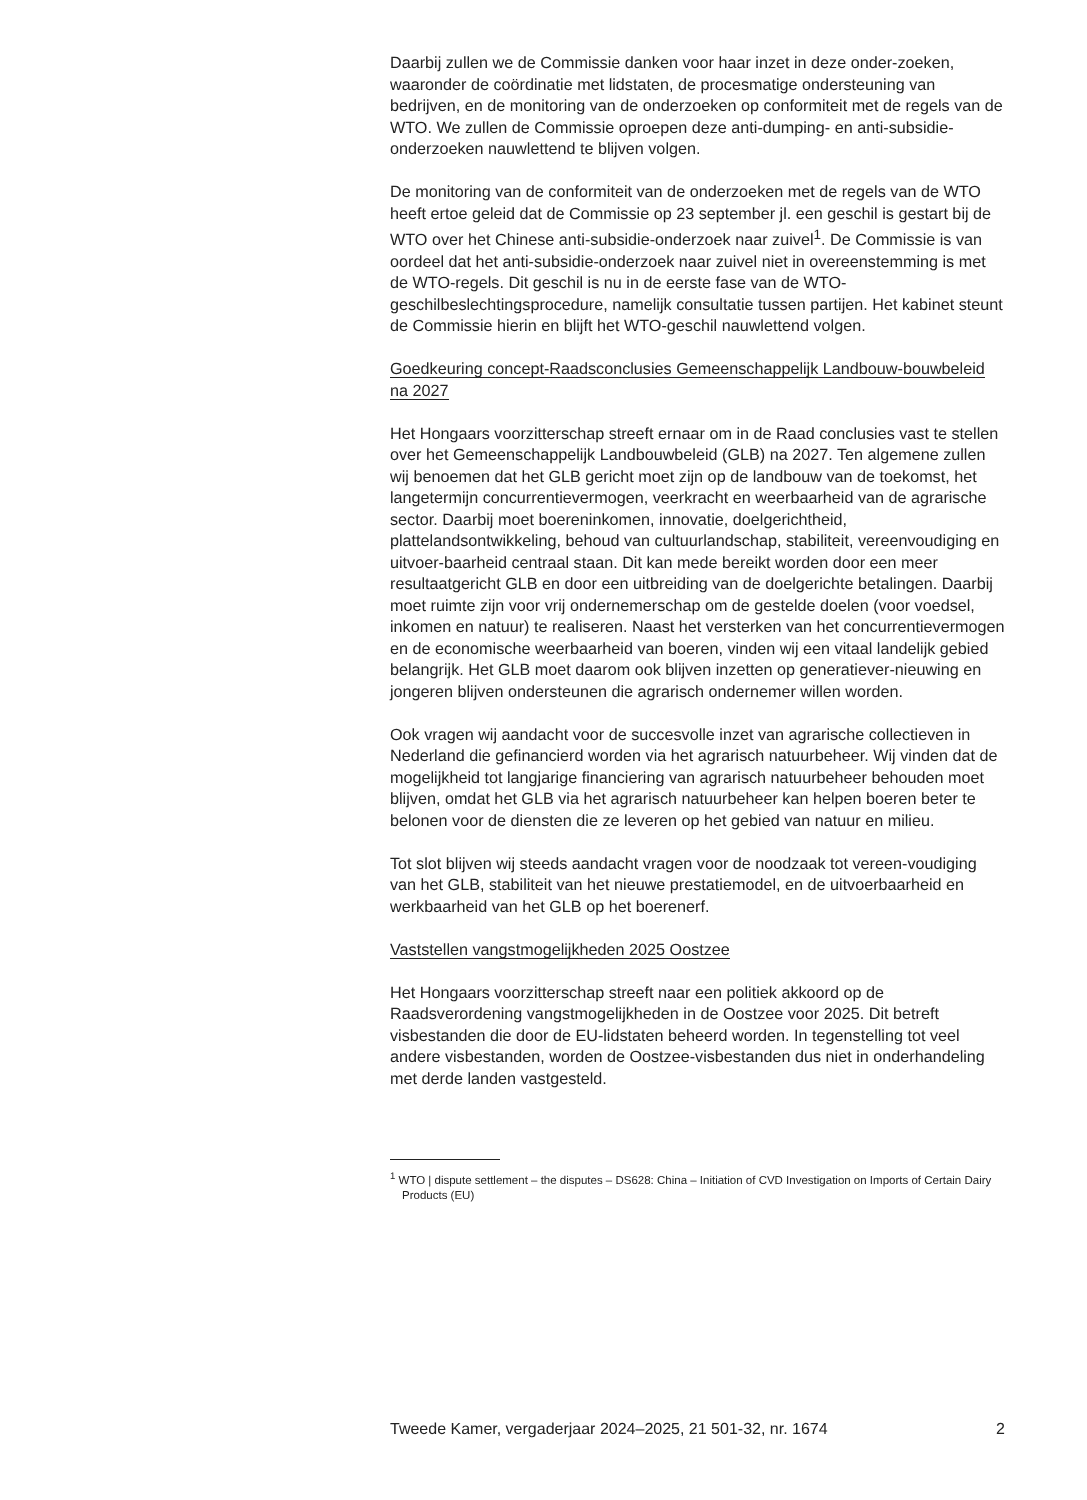Daarbij zullen we de Commissie danken voor haar inzet in deze onder-zoeken, waaronder de coördinatie met lidstaten, de procesmatige ondersteuning van bedrijven, en de monitoring van de onderzoeken op conformiteit met de regels van de WTO. We zullen de Commissie oproepen deze anti-dumping- en anti-subsidie-onderzoeken nauwlettend te blijven volgen.
De monitoring van de conformiteit van de onderzoeken met de regels van de WTO heeft ertoe geleid dat de Commissie op 23 september jl. een geschil is gestart bij de WTO over het Chinese anti-subsidie-onderzoek naar zuivel<sup>1</sup>. De Commissie is van oordeel dat het anti-subsidie-onderzoek naar zuivel niet in overeenstemming is met de WTO-regels. Dit geschil is nu in de eerste fase van de WTO-geschilbeslechtingsprocedure, namelijk consultatie tussen partijen. Het kabinet steunt de Commissie hierin en blijft het WTO-geschil nauwlettend volgen.
Goedkeuring concept-Raadsconclusies Gemeenschappelijk Landbouw-bouwbeleid na 2027
Het Hongaars voorzitterschap streeft ernaar om in de Raad conclusies vast te stellen over het Gemeenschappelijk Landbouwbeleid (GLB) na 2027. Ten algemene zullen wij benoemen dat het GLB gericht moet zijn op de landbouw van de toekomst, het langetermijn concurrentievermogen, veerkracht en weerbaarheid van de agrarische sector. Daarbij moet boereninkomen, innovatie, doelgerichtheid, plattelandsontwikkeling, behoud van cultuurlandschap, stabiliteit, vereenvoudiging en uitvoer-baarheid centraal staan. Dit kan mede bereikt worden door een meer resultaatgericht GLB en door een uitbreiding van de doelgerichte betalingen. Daarbij moet ruimte zijn voor vrij ondernemerschap om de gestelde doelen (voor voedsel, inkomen en natuur) te realiseren. Naast het versterken van het concurrentievermogen en de economische weerbaarheid van boeren, vinden wij een vitaal landelijk gebied belangrijk. Het GLB moet daarom ook blijven inzetten op generatiever-nieuwing en jongeren blijven ondersteunen die agrarisch ondernemer willen worden.
Ook vragen wij aandacht voor de succesvolle inzet van agrarische collectieven in Nederland die gefinancierd worden via het agrarisch natuurbeheer. Wij vinden dat de mogelijkheid tot langjarige financiering van agrarisch natuurbeheer behouden moet blijven, omdat het GLB via het agrarisch natuurbeheer kan helpen boeren beter te belonen voor de diensten die ze leveren op het gebied van natuur en milieu.
Tot slot blijven wij steeds aandacht vragen voor de noodzaak tot vereen-voudiging van het GLB, stabiliteit van het nieuwe prestatiemodel, en de uitvoerbaarheid en werkbaarheid van het GLB op het boerenerf.
Vaststellen vangstmogelijkheden 2025 Oostzee
Het Hongaars voorzitterschap streeft naar een politiek akkoord op de Raadsverordening vangstmogelijkheden in de Oostzee voor 2025. Dit betreft visbestanden die door de EU-lidstaten beheerd worden. In tegenstelling tot veel andere visbestanden, worden de Oostzee-visbestanden dus niet in onderhandeling met derde landen vastgesteld.
<sup>1</sup> WTO | dispute settlement – the disputes – DS628: China – Initiation of CVD Investigation on Imports of Certain Dairy Products (EU)
Tweede Kamer, vergaderjaar 2024–2025, 21 501-32, nr. 1674 2